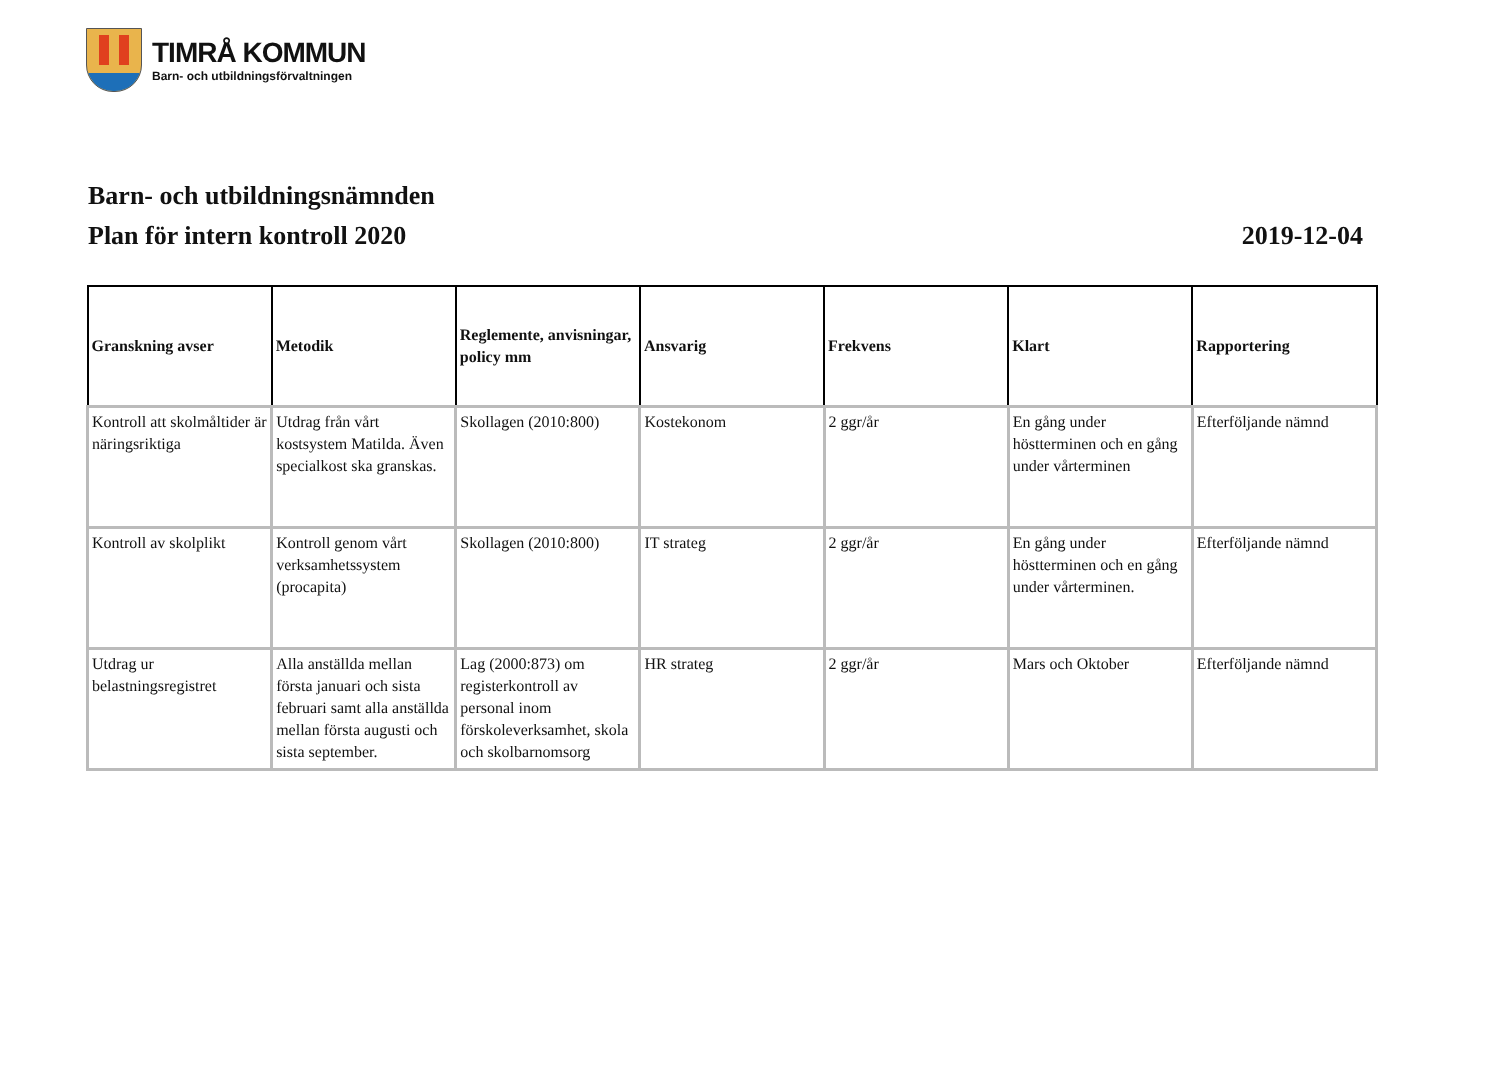TIMRÅ KOMMUN
Barn- och utbildningsförvaltningen
Barn- och utbildningsnämnden
Plan för intern kontroll 2020 2019-12-04
| Granskning avser | Metodik | Reglemente, anvisningar, policy mm | Ansvarig | Frekvens | Klart | Rapportering |
| --- | --- | --- | --- | --- | --- | --- |
| Kontroll att skolmåltider är näringsriktiga | Utdrag från vårt kostsystem Matilda. Även specialkost ska granskas. | Skollagen (2010:800) | Kostekonom | 2 ggr/år | En gång under höstterminen och en gång under vårterminen | Efterföljande nämnd |
| Kontroll av skolplikt | Kontroll genom vårt verksamhetssystem (procapita) | Skollagen (2010:800) | IT strateg | 2 ggr/år | En gång under höstterminen och en gång under vårterminen. | Efterföljande nämnd |
| Utdrag ur belastningsregistret | Alla anställda mellan första januari och sista februari samt alla anställda mellan första augusti och sista september. | Lag (2000:873) om registerkontroll av personal inom förskoleverksamhet, skola och skolbarnomsorg | HR strateg | 2 ggr/år | Mars och Oktober | Efterföljande nämnd |